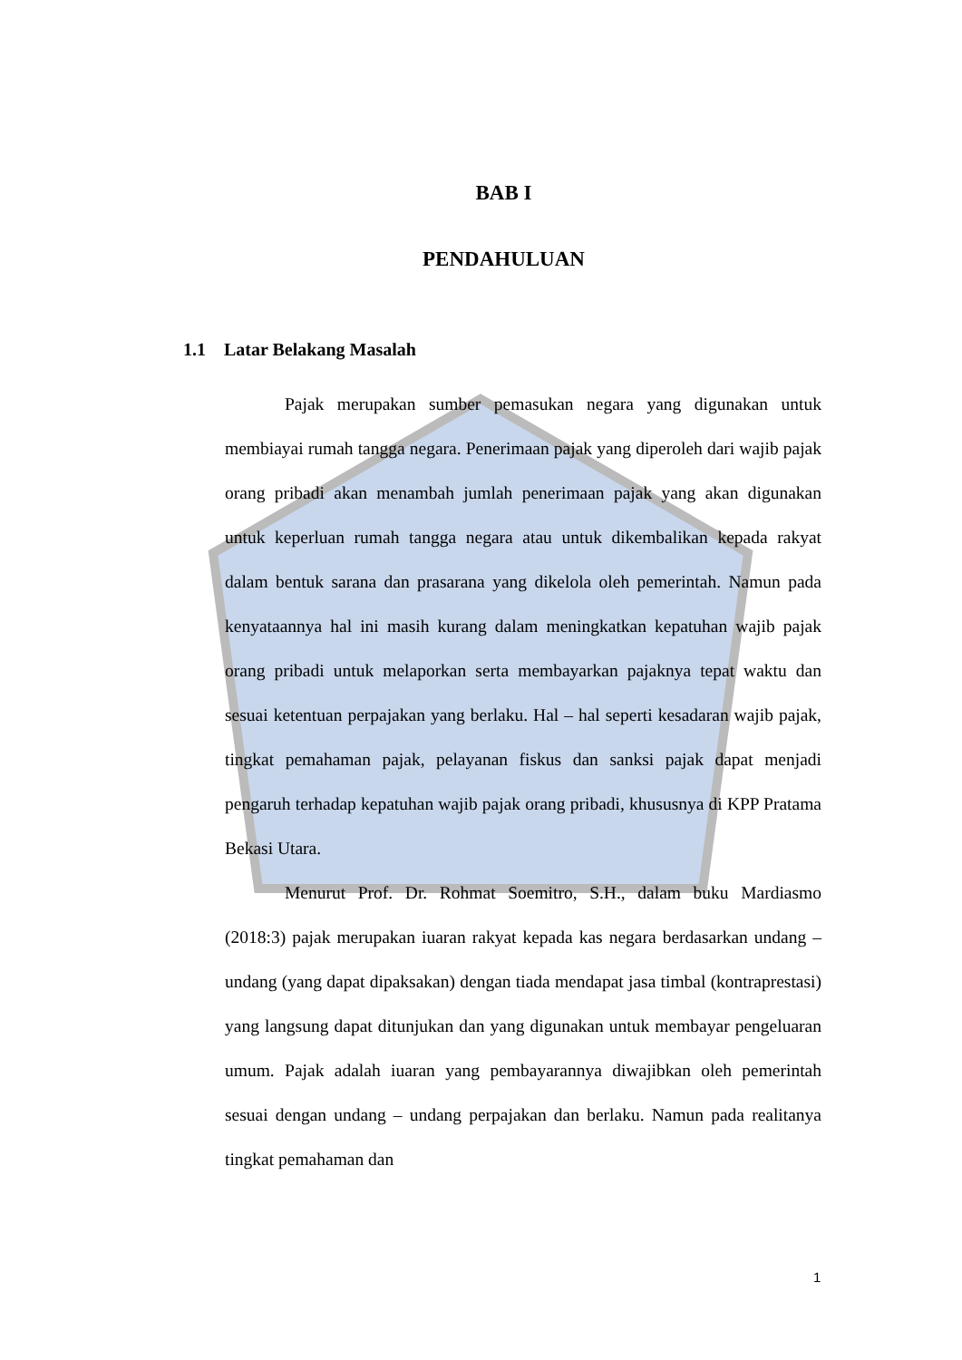BAB I
PENDAHULUAN
1.1 Latar Belakang Masalah
Pajak merupakan sumber pemasukan negara yang digunakan untuk membiayai rumah tangga negara. Penerimaan pajak yang diperoleh dari wajib pajak orang pribadi akan menambah jumlah penerimaan pajak yang akan digunakan untuk keperluan rumah tangga negara atau untuk dikembalikan kepada rakyat dalam bentuk sarana dan prasarana yang dikelola oleh pemerintah. Namun pada kenyataannya hal ini masih kurang dalam meningkatkan kepatuhan wajib pajak orang pribadi untuk melaporkan serta membayarkan pajaknya tepat waktu dan sesuai ketentuan perpajakan yang berlaku. Hal – hal seperti kesadaran wajib pajak, tingkat pemahaman pajak, pelayanan fiskus dan sanksi pajak dapat menjadi pengaruh terhadap kepatuhan wajib pajak orang pribadi, khususnya di KPP Pratama Bekasi Utara.
Menurut Prof. Dr. Rohmat Soemitro, S.H., dalam buku Mardiasmo (2018:3) pajak merupakan iuaran rakyat kepada kas negara berdasarkan undang – undang (yang dapat dipaksakan) dengan tiada mendapat jasa timbal (kontraprestasi) yang langsung dapat ditunjukan dan yang digunakan untuk membayar pengeluaran umum. Pajak adalah iuaran yang pembayarannya diwajibkan oleh pemerintah sesuai dengan undang – undang perpajakan dan berlaku. Namun pada realitanya tingkat pemahaman dan
1